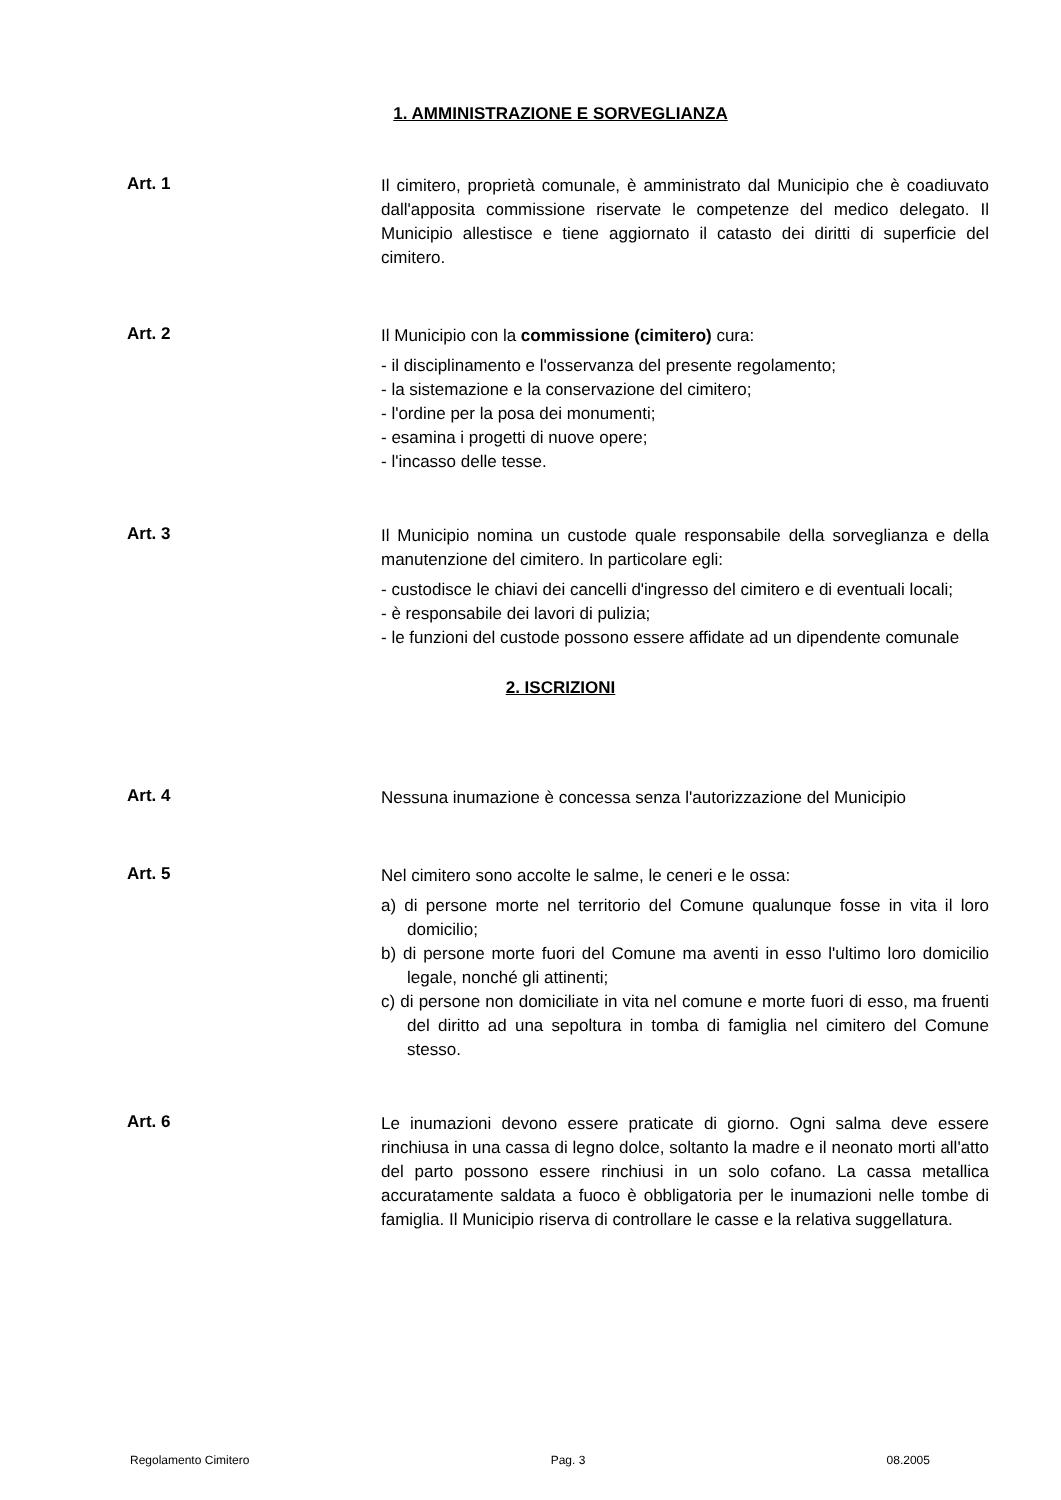1. AMMINISTRAZIONE E SORVEGLIANZA
Art. 1
Il cimitero, proprietà comunale, è amministrato dal Municipio che è coadiuvato dall'apposita commissione riservate le competenze del medico delegato. Il Municipio allestisce e tiene aggiornato il catasto dei diritti di superficie del cimitero.
Art. 2
Il Municipio con la commissione (cimitero) cura:
- il disciplinamento e l'osservanza del presente regolamento;
- la sistemazione e la conservazione del cimitero;
- l'ordine per la posa dei monumenti;
- esamina i progetti di nuove opere;
- l'incasso delle tesse.
Art. 3
Il Municipio nomina un custode quale responsabile della sorveglianza e della manutenzione del cimitero. In particolare egli:
- custodisce le chiavi dei cancelli d'ingresso del cimitero e di eventuali locali;
- è responsabile dei lavori di pulizia;
- le funzioni del custode possono essere affidate ad un dipendente comunale
2. ISCRIZIONI
Art. 4
Nessuna inumazione è concessa senza l'autorizzazione del Municipio
Art. 5
Nel cimitero sono accolte le salme, le ceneri e le ossa:
a) di persone morte nel territorio del Comune qualunque fosse in vita il loro domicilio;
b) di persone morte fuori del Comune ma aventi in esso l'ultimo loro domicilio legale, nonché gli attinenti;
c) di persone non domiciliate in vita nel comune e morte fuori di esso, ma fruenti del diritto ad una sepoltura in tomba di famiglia nel cimitero del Comune stesso.
Art. 6
Le inumazioni devono essere praticate di giorno. Ogni salma deve essere rinchiusa in una cassa di legno dolce, soltanto la madre e il neonato morti all'atto del parto possono essere rinchiusi in un solo cofano. La cassa metallica accuratamente saldata a fuoco è obbligatoria per le inumazioni nelle tombe di famiglia. Il Municipio riserva di controllare le casse e la relativa suggellatura.
Regolamento Cimitero Pag. 3 08.2005